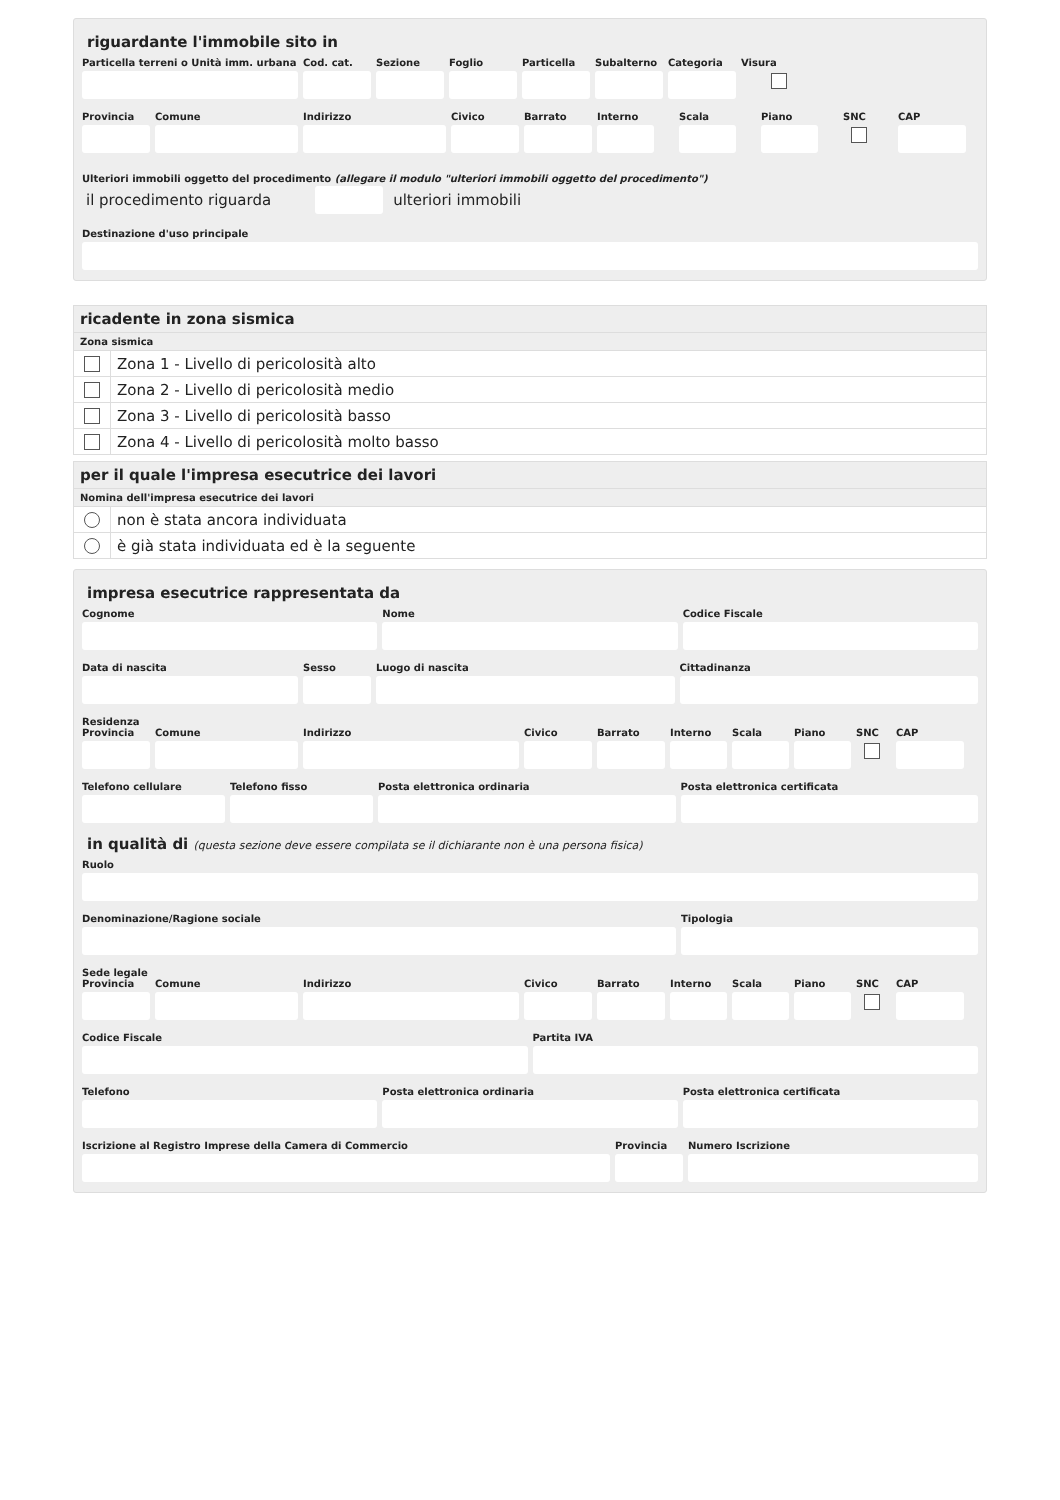riguardante l'immobile sito in
Particella terreni o Unità imm. urbana
Cod. cat.
Sezione Foglio Particella
Subalterno
Categoria
Visura
Provincia
Comune Indirizzo Civico Barrato Interno
Scala Piano SNC CAP
Ulteriori immobili oggetto del procedimento (allegare il modulo "ulteriori immobili oggetto del procedimento")
il procedimento riguarda
ulteriori immobili
Destinazione d'uso principale
ricadente in zona sismica
Zona sismica
Zona 1 - Livello di pericolosità alto
Zona 2 - Livello di pericolosità medio
Zona 3 - Livello di pericolosità basso
Zona 4 - Livello di pericolosità molto basso
per il quale l'impresa esecutrice dei lavori
Nomina dell'impresa esecutrice dei lavori
non è stata ancora individuata
è già stata individuata ed è la seguente
impresa esecutrice rappresentata da
Cognome Nome Codice Fiscale
Data di nascita Sesso Luogo di nascita Cittadinanza
Residenza
Provincia
Comune Indirizzo Civico Barrato Interno
Scala Piano SNC CAP
Telefono cellulare
Telefono fisso Posta elettronica ordinaria Posta elettronica certificata
in qualità di (questa sezione deve essere compilata se il dichiarante non è una persona fisica)
Ruolo
Denominazione/Ragione sociale Tipologia
Sede legale
Provincia
Comune Indirizzo Civico Barrato Interno
Scala Piano SNC CAP
Codice Fiscale Partita IVA
Telefono Posta elettronica ordinaria Posta elettronica certificata
Iscrizione al Registro Imprese della Camera di Commercio
Provincia
Numero Iscrizione